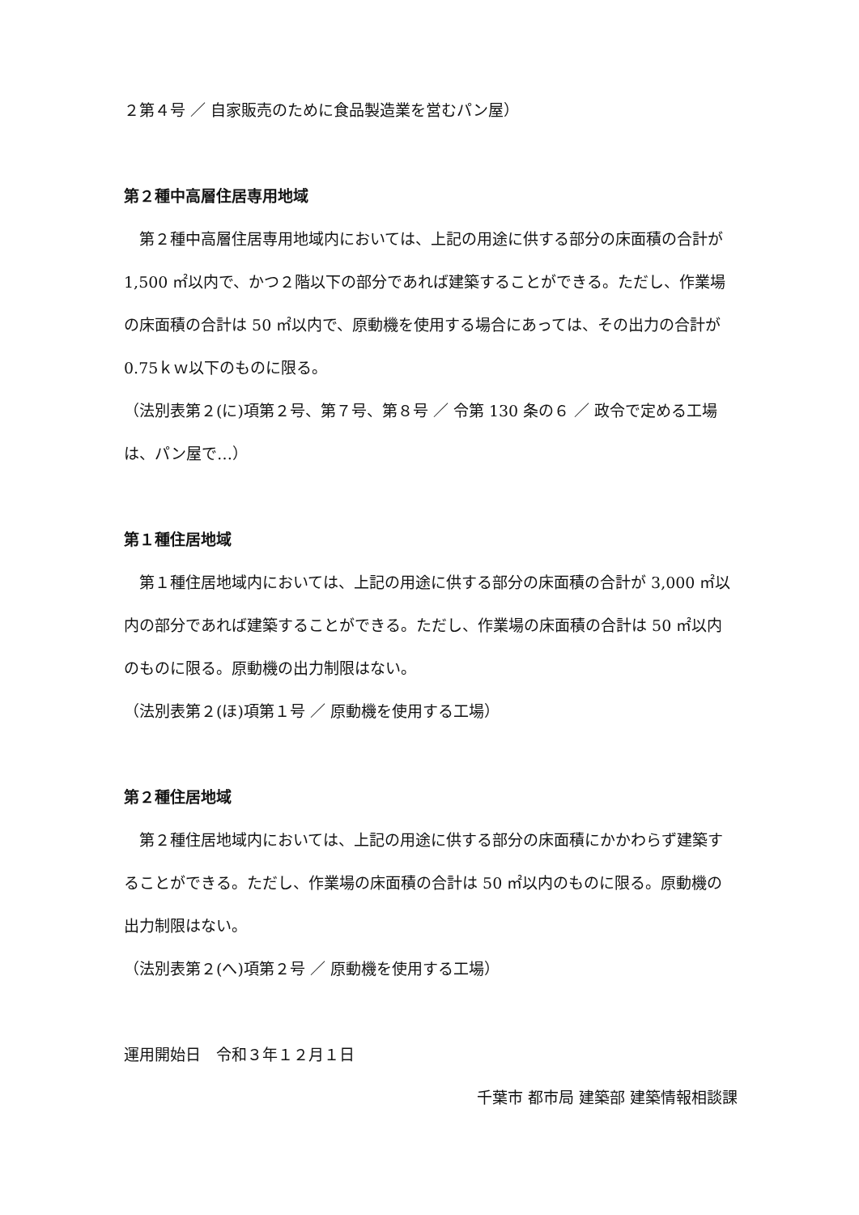２第４号 ／ 自家販売のために食品製造業を営むパン屋）
第２種中高層住居専用地域
　第２種中高層住居専用地域内においては、上記の用途に供する部分の床面積の合計が 1,500 ㎡以内で、かつ２階以下の部分であれば建築することができる。ただし、作業場の床面積の合計は 50 ㎡以内で、原動機を使用する場合にあっては、その出力の合計が 0.75ｋｗ以下のものに限る。
（法別表第２(に)項第２号、第７号、第８号 ／ 令第 130 条の６ ／ 政令で定める工場は、パン屋で…）
第１種住居地域
　第１種住居地域内においては、上記の用途に供する部分の床面積の合計が 3,000 ㎡以内の部分であれば建築することができる。ただし、作業場の床面積の合計は 50 ㎡以内のものに限る。原動機の出力制限はない。
（法別表第２(ほ)項第１号 ／ 原動機を使用する工場）
第２種住居地域
　第２種住居地域内においては、上記の用途に供する部分の床面積にかかわらず建築することができる。ただし、作業場の床面積の合計は 50 ㎡以内のものに限る。原動機の出力制限はない。
（法別表第２(へ)項第２号 ／ 原動機を使用する工場）
運用開始日　令和３年１２月１日
千葉市 都市局 建築部 建築情報相談課